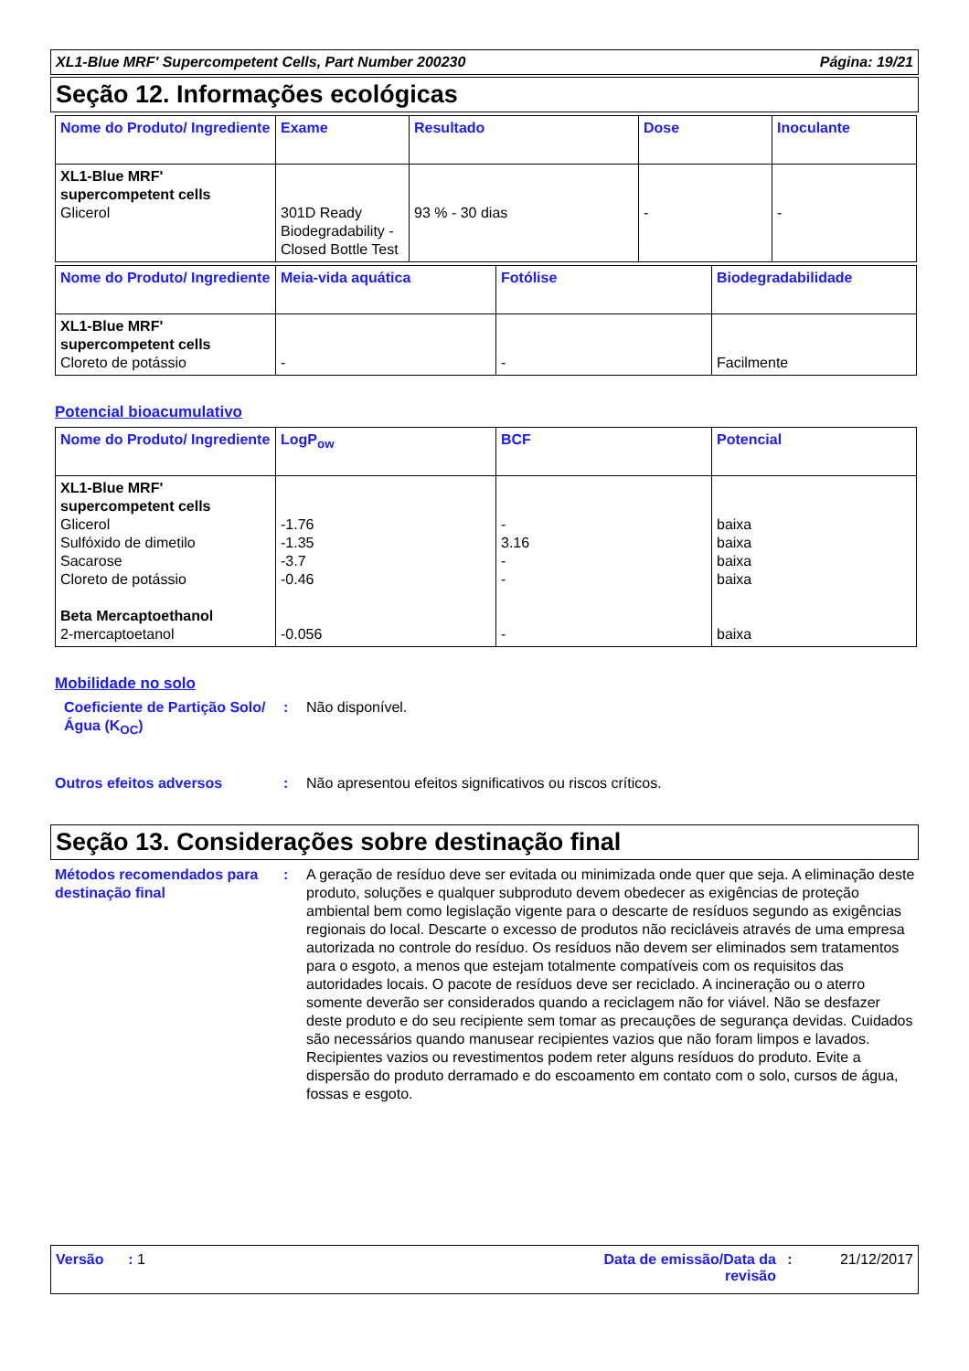XL1-Blue MRF' Supercompetent Cells, Part Number 200230 Página: 19/21
Seção 12. Informações ecológicas
| Nome do Produto/ Ingrediente | Exame | Resultado | Dose | Inoculante |
| --- | --- | --- | --- | --- |
| XL1-Blue MRF' supercompetent cells Glicerol | 301D Ready Biodegradability - Closed Bottle Test | 93 % - 30 dias | - | - |
| Nome do Produto/ Ingrediente | Meia-vida aquática | Fotólise | Biodegradabilidade |
| --- | --- | --- | --- |
| XL1-Blue MRF' supercompetent cells Cloreto de potássio | - | - | Facilmente |
Potencial bioacumulativo
| Nome do Produto/ Ingrediente | LogP<sub>ow</sub> | BCF | Potencial |
| --- | --- | --- | --- |
| XL1-Blue MRF' supercompetent cells Glicerol Sulfóxido de dimetilo Sacarose Cloreto de potássio Beta Mercaptoethanol 2-mercaptoetanol | -1.76 -1.35 -3.7 -0.46 -0.056 | - 3.16 - - - | baixa baixa baixa baixa baixa |
Mobilidade no solo
Coeficiente de Partição Solo/Água (K<sub>OC</sub>)
: Não disponível.
Outros efeitos adversos : Não apresentou efeitos significativos ou riscos críticos.
Seção 13. Considerações sobre destinação final
Métodos recomendados para destinação final
: A geração de resíduo deve ser evitada ou minimizada onde quer que seja. A eliminação deste produto, soluções e qualquer subproduto devem obedecer as exigências de proteção ambiental bem como legislação vigente para o descarte de resíduos segundo as exigências regionais do local. Descarte o excesso de produtos não recicláveis através de uma empresa autorizada no controle do resíduo. Os resíduos não devem ser eliminados sem tratamentos para o esgoto, a menos que estejam totalmente compatíveis com os requisitos das autoridades locais. O pacote de resíduos deve ser reciclado. A incineração ou o aterro somente deverão ser considerados quando a reciclagem não for viável. Não se desfazer deste produto e do seu recipiente sem tomar as precauções de segurança devidas. Cuidados são necessários quando manusear recipientes vazios que não foram limpos e lavados. Recipientes vazios ou revestimentos podem reter alguns resíduos do produto. Evite a dispersão do produto derramado e do escoamento em contato com o solo, cursos de água, fossas e esgoto.
Versão : 1 Data de emissão/Data da revisão
: 21/12/2017